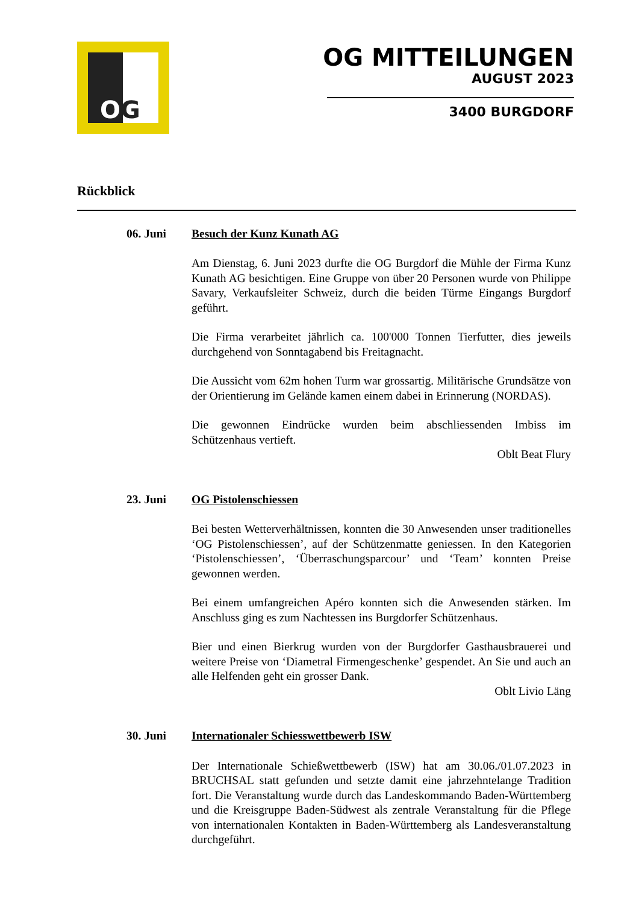OG
OG MITTEILUNGEN
AUGUST 2023
3400 BURGDORF
Rückblick
06. Juni Besuch der Kunz Kunath AG
Am Dienstag, 6. Juni 2023 durfte die OG Burgdorf die Mühle der Firma Kunz Kunath AG besichtigen. Eine Gruppe von über 20 Personen wurde von Philippe Savary, Verkaufsleiter Schweiz, durch die beiden Türme Eingangs Burgdorf geführt.
Die Firma verarbeitet jährlich ca. 100'000 Tonnen Tierfutter, dies jeweils durchgehend von Sonntagabend bis Freitagnacht.
Die Aussicht vom 62m hohen Turm war grossartig. Militärische Grundsätze von der Orientierung im Gelände kamen einem dabei in Erinnerung (NORDAS).
Die gewonnen Eindrücke wurden beim abschliessenden Imbiss im Schützenhaus vertieft.
Oblt Beat Flury
23. Juni OG Pistolenschiessen
Bei besten Wetterverhältnissen, konnten die 30 Anwesenden unser traditionelles ‘OG Pistolenschiessen’, auf der Schützenmatte geniessen. In den Kategorien ‘Pistolenschiessen’, ‘Überraschungsparcour’ und ‘Team’ konnten Preise gewonnen werden.
Bei einem umfangreichen Apéro konnten sich die Anwesenden stärken. Im Anschluss ging es zum Nachtessen ins Burgdorfer Schützenhaus.
Bier und einen Bierkrug wurden von der Burgdorfer Gasthausbrauerei und weitere Preise von ‘Diametral Firmengeschenke’ gespendet. An Sie und auch an alle Helfenden geht ein grosser Dank.
Oblt Livio Läng
30. Juni Internationaler Schiesswettbewerb ISW
Der Internationale Schießwettbewerb (ISW) hat am 30.06./01.07.2023 in BRUCHSAL statt gefunden und setzte damit eine jahrzehntelange Tradition fort. Die Veranstaltung wurde durch das Landeskommando Baden-Württemberg und die Kreisgruppe Baden-Südwest als zentrale Veranstaltung für die Pflege von internationalen Kontakten in Baden-Württemberg als Landesveranstaltung durchgeführt.